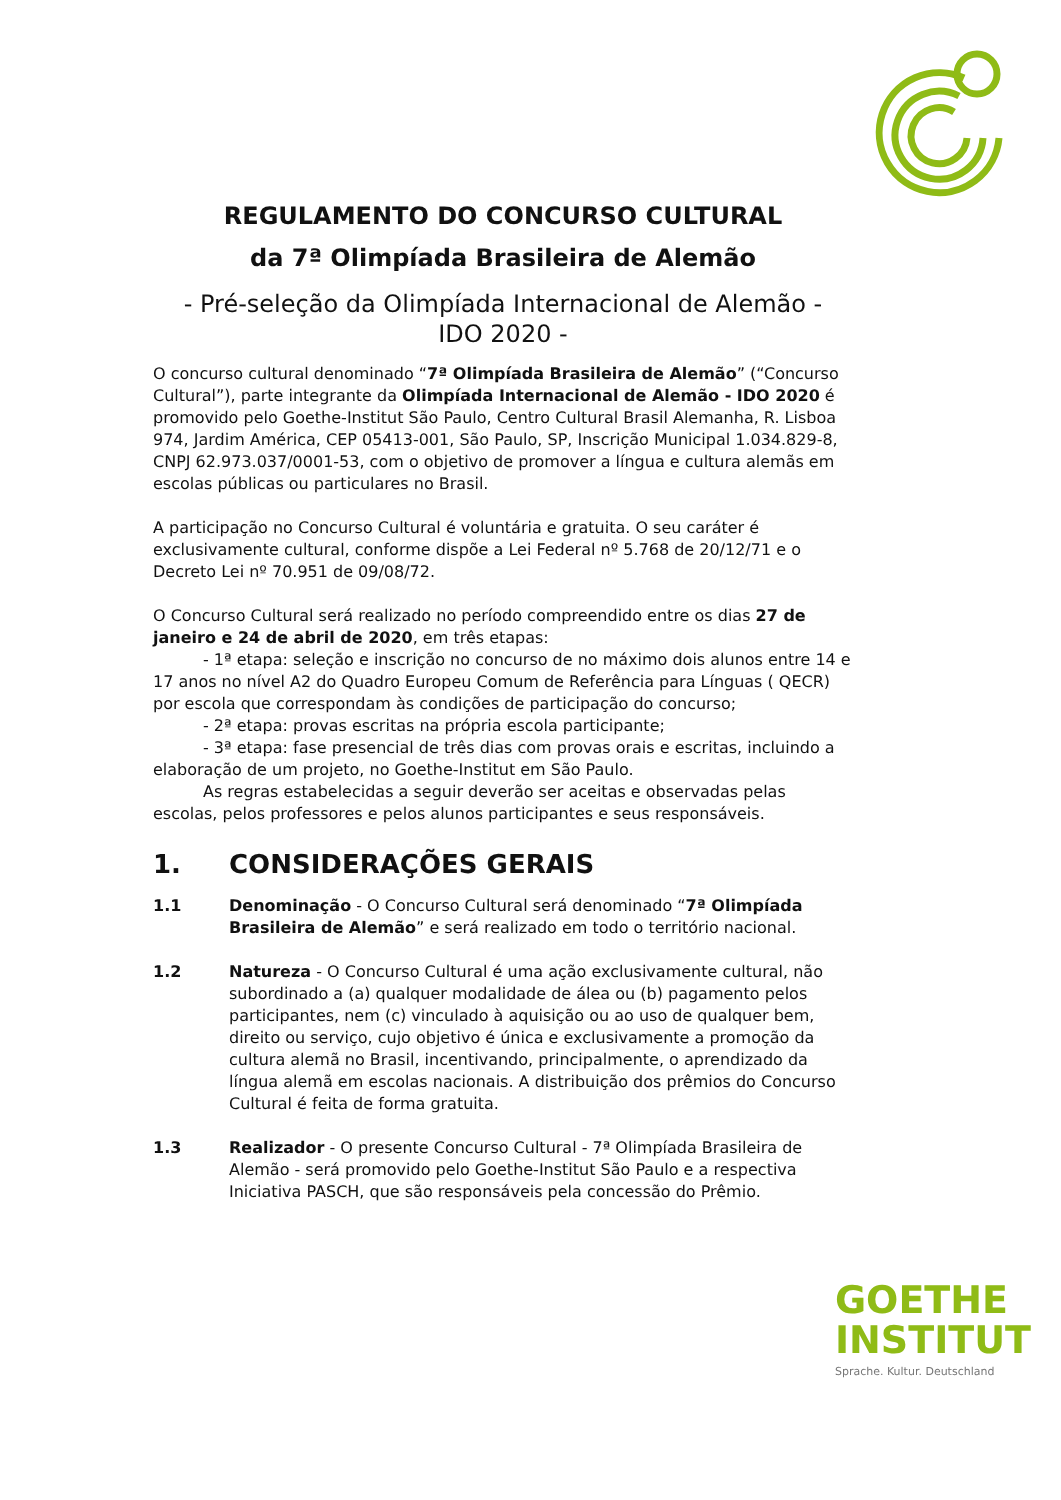REGULAMENTO DO CONCURSO CULTURAL
da 7ª Olimpíada Brasileira de Alemão
- Pré-seleção da Olimpíada Internacional de Alemão -
IDO 2020 -
O concurso cultural denominado “7ª Olimpíada Brasileira de Alemão” (“Concurso Cultural”), parte integrante da Olimpíada Internacional de Alemão - IDO 2020 é promovido pelo Goethe-Institut São Paulo, Centro Cultural Brasil Alemanha, R. Lisboa 974, Jardim América, CEP 05413-001, São Paulo, SP, Inscrição Municipal 1.034.829-8, CNPJ 62.973.037/0001-53, com o objetivo de promover a língua e cultura alemãs em escolas públicas ou particulares no Brasil.
A participação no Concurso Cultural é voluntária e gratuita. O seu caráter é exclusivamente cultural, conforme dispõe a Lei Federal nº 5.768 de 20/12/71 e o Decreto Lei nº 70.951 de 09/08/72.
O Concurso Cultural será realizado no período compreendido entre os dias 27 de janeiro e 24 de abril de 2020, em três etapas:
- 1ª etapa: seleção e inscrição no concurso de no máximo dois alunos entre 14 e 17 anos no nível A2 do Quadro Europeu Comum de Referência para Línguas ( QECR) por escola que correspondam às condições de participação do concurso;
- 2ª etapa: provas escritas na própria escola participante;
- 3ª etapa: fase presencial de três dias com provas orais e escritas, incluindo a elaboração de um projeto, no Goethe-Institut em São Paulo.
As regras estabelecidas a seguir deverão ser aceitas e observadas pelas escolas, pelos professores e pelos alunos participantes e seus responsáveis.
1. CONSIDERAÇÕES GERAIS
1.1 Denominação - O Concurso Cultural será denominado “7ª Olimpíada Brasileira de Alemão” e será realizado em todo o território nacional.
1.2 Natureza - O Concurso Cultural é uma ação exclusivamente cultural, não subordinado a (a) qualquer modalidade de álea ou (b) pagamento pelos participantes, nem (c) vinculado à aquisição ou ao uso de qualquer bem, direito ou serviço, cujo objetivo é única e exclusivamente a promoção da cultura alemã no Brasil, incentivando, principalmente, o aprendizado da língua alemã em escolas nacionais. A distribuição dos prêmios do Concurso Cultural é feita de forma gratuita.
1.3 Realizador - O presente Concurso Cultural - 7ª Olimpíada Brasileira de Alemão - será promovido pelo Goethe-Institut São Paulo e a respectiva Iniciativa PASCH, que são responsáveis pela concessão do Prêmio.
GOETHE
INSTITUT
Sprache. Kultur. Deutschland